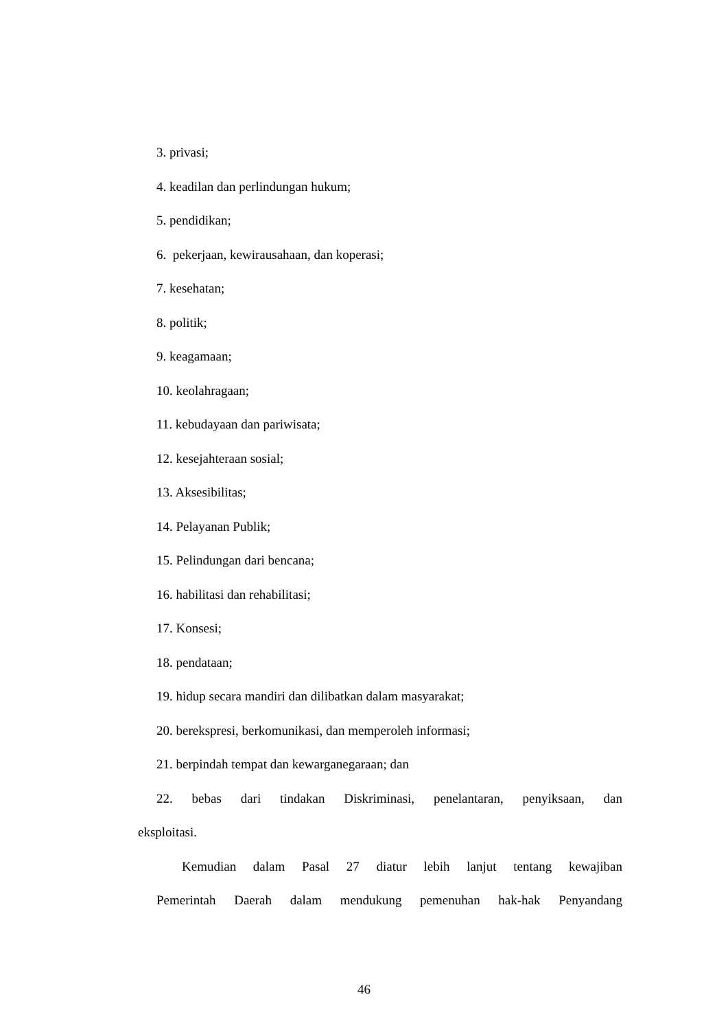3. privasi;
4. keadilan dan perlindungan hukum;
5. pendidikan;
6. pekerjaan, kewirausahaan, dan koperasi;
7. kesehatan;
8. politik;
9. keagamaan;
10. keolahragaan;
11. kebudayaan dan pariwisata;
12. kesejahteraan sosial;
13. Aksesibilitas;
14. Pelayanan Publik;
15. Pelindungan dari bencana;
16. habilitasi dan rehabilitasi;
17. Konsesi;
18. pendataan;
19. hidup secara mandiri dan dilibatkan dalam masyarakat;
20. berekspresi, berkomunikasi, dan memperoleh informasi;
21. berpindah tempat dan kewarganegaraan; dan
22. bebas dari tindakan Diskriminasi, penelantaran, penyiksaan, dan
eksploitasi.
Kemudian dalam Pasal 27 diatur lebih lanjut tentang kewajiban
Pemerintah Daerah dalam mendukung pemenuhan hak-hak Penyandang
46